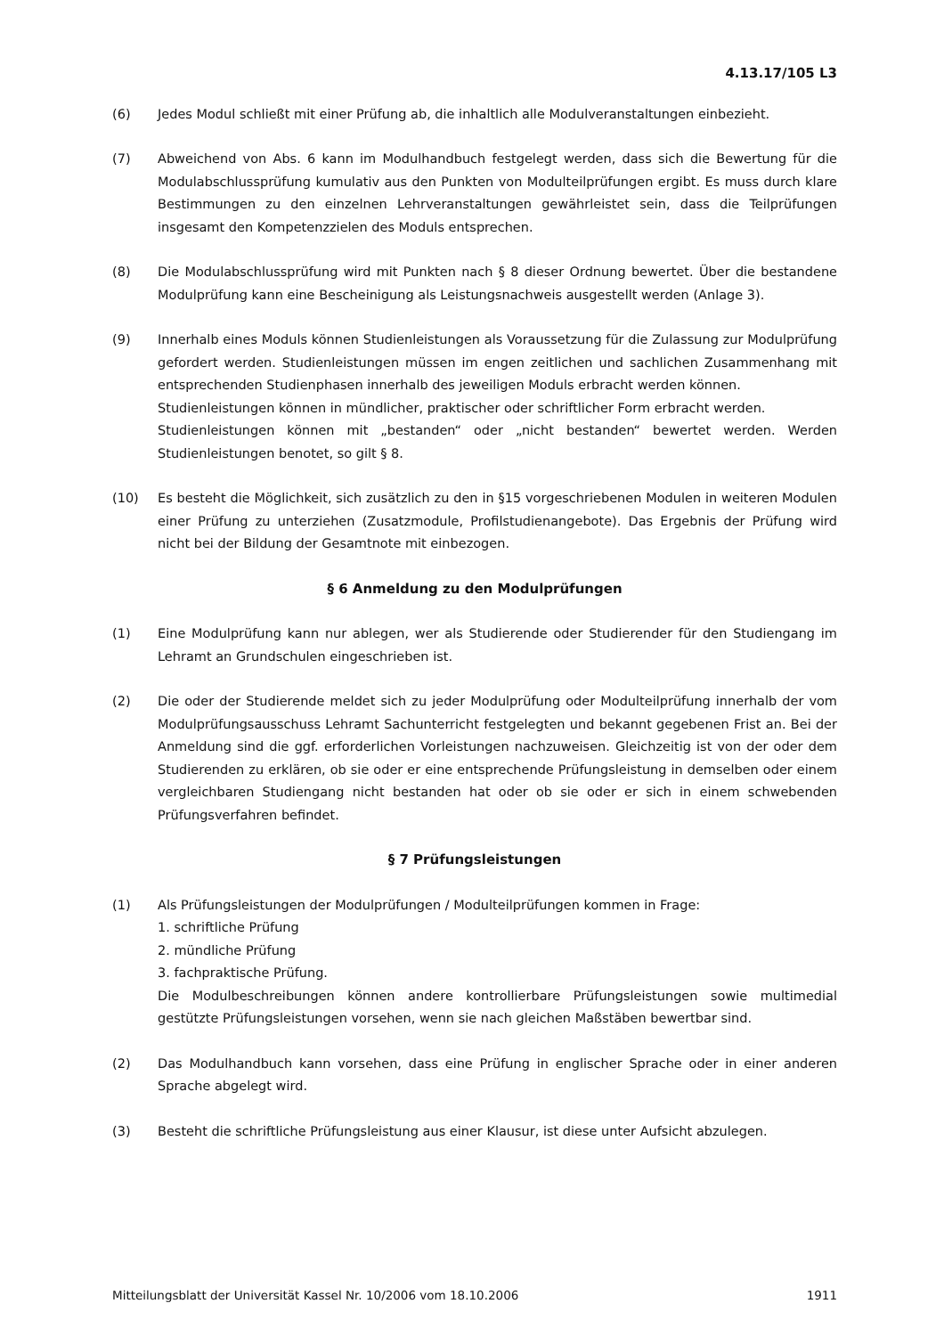4.13.17/105 L3
(6) Jedes Modul schließt mit einer Prüfung ab, die inhaltlich alle Modulveranstaltungen einbezieht.
(7) Abweichend von Abs. 6 kann im Modulhandbuch festgelegt werden, dass sich die Bewertung für die Modulabschlussprüfung kumulativ aus den Punkten von Modulteilprüfungen ergibt. Es muss durch klare Bestimmungen zu den einzelnen Lehrveranstaltungen gewährleistet sein, dass die Teilprüfungen insgesamt den Kompetenzzielen des Moduls entsprechen.
(8) Die Modulabschlussprüfung wird mit Punkten nach § 8 dieser Ordnung bewertet. Über die bestandene Modulprüfung kann eine Bescheinigung als Leistungsnachweis ausgestellt werden (Anlage 3).
(9) Innerhalb eines Moduls können Studienleistungen als Voraussetzung für die Zulassung zur Modulprüfung gefordert werden. Studienleistungen müssen im engen zeitlichen und sachlichen Zusammenhang mit entsprechenden Studienphasen innerhalb des jeweiligen Moduls erbracht werden können.
Studienleistungen können in mündlicher, praktischer oder schriftlicher Form erbracht werden.
Studienleistungen können mit „bestanden“ oder „nicht bestanden“ bewertet werden. Werden Studienleistungen benotet, so gilt § 8.
(10) Es besteht die Möglichkeit, sich zusätzlich zu den in §15 vorgeschriebenen Modulen in weiteren Modulen einer Prüfung zu unterziehen (Zusatzmodule, Profilstudienangebote). Das Ergebnis der Prüfung wird nicht bei der Bildung der Gesamtnote mit einbezogen.
§ 6 Anmeldung zu den Modulprüfungen
(1) Eine Modulprüfung kann nur ablegen, wer als Studierende oder Studierender für den Studiengang im Lehramt an Grundschulen eingeschrieben ist.
(2) Die oder der Studierende meldet sich zu jeder Modulprüfung oder Modulteilprüfung innerhalb der vom Modulprüfungsausschuss Lehramt Sachunterricht festgelegten und bekannt gegebenen Frist an. Bei der Anmeldung sind die ggf. erforderlichen Vorleistungen nachzuweisen. Gleichzeitig ist von der oder dem Studierenden zu erklären, ob sie oder er eine entsprechende Prüfungsleistung in demselben oder einem vergleichbaren Studiengang nicht bestanden hat oder ob sie oder er sich in einem schwebenden Prüfungsverfahren befindet.
§ 7 Prüfungsleistungen
(1) Als Prüfungsleistungen der Modulprüfungen / Modulteilprüfungen kommen in Frage:
1. schriftliche Prüfung
2. mündliche Prüfung
3. fachpraktische Prüfung.
Die Modulbeschreibungen können andere kontrollierbare Prüfungsleistungen sowie multimedial gestützte Prüfungsleistungen vorsehen, wenn sie nach gleichen Maßstäben bewertbar sind.
(2) Das Modulhandbuch kann vorsehen, dass eine Prüfung in englischer Sprache oder in einer anderen Sprache abgelegt wird.
(3) Besteht die schriftliche Prüfungsleistung aus einer Klausur, ist diese unter Aufsicht abzulegen.
Mitteilungsblatt der Universität Kassel Nr. 10/2006 vom 18.10.2006 1911